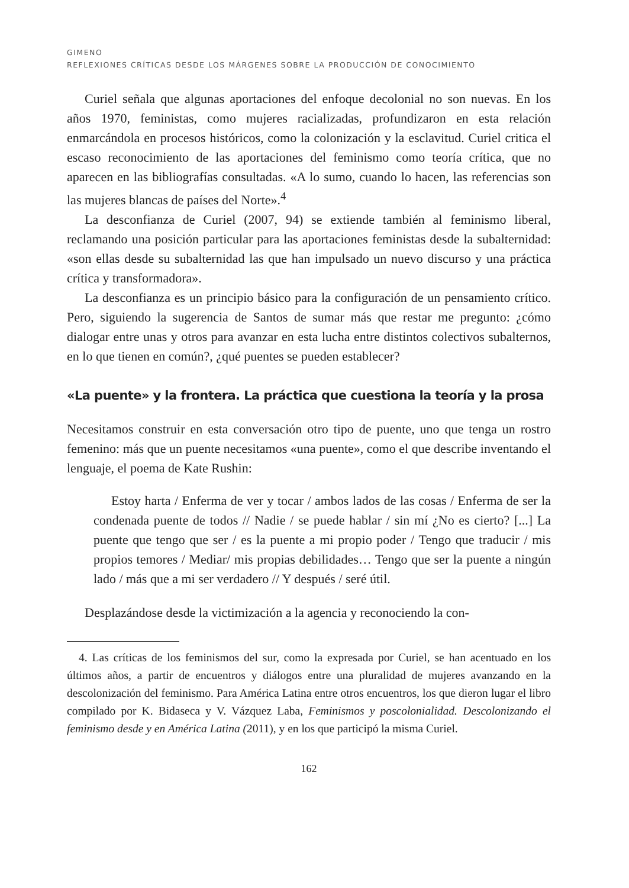GIMENO
REFLEXIONES CRÍTICAS DESDE LOS MÁRGENES SOBRE LA PRODUCCIÓN DE CONOCIMIENTO
Curiel señala que algunas aportaciones del enfoque decolonial no son nuevas. En los años 1970, feministas, como mujeres racializadas, profundizaron en esta relación enmarcándola en procesos históricos, como la colonización y la esclavitud. Curiel critica el escaso reconocimiento de las aportaciones del feminismo como teoría crítica, que no aparecen en las bibliografías consultadas. «A lo sumo, cuando lo hacen, las referencias son las mujeres blancas de países del Norte».<sup>4</sup>
La desconfianza de Curiel (2007, 94) se extiende también al feminismo liberal, reclamando una posición particular para las aportaciones feministas desde la subalternidad: «son ellas desde su subalternidad las que han impulsado un nuevo discurso y una práctica crítica y transformadora».
La desconfianza es un principio básico para la configuración de un pensamiento crítico. Pero, siguiendo la sugerencia de Santos de sumar más que restar me pregunto: ¿cómo dialogar entre unas y otros para avanzar en esta lucha entre distintos colectivos subalternos, en lo que tienen en común?, ¿qué puentes se pueden establecer?
«La puente» y la frontera. La práctica que cuestiona la teoría y la prosa
Necesitamos construir en esta conversación otro tipo de puente, uno que tenga un rostro femenino: más que un puente necesitamos «una puente», como el que describe inventando el lenguaje, el poema de Kate Rushin:
Estoy harta / Enferma de ver y tocar / ambos lados de las cosas / Enferma de ser la condenada puente de todos // Nadie / se puede hablar / sin mí ¿No es cierto? [...] La puente que tengo que ser / es la puente a mi propio poder / Tengo que traducir / mis propios temores / Mediar/ mis propias debilidades… Tengo que ser la puente a ningún lado / más que a mi ser verdadero // Y después / seré útil.
Desplazándose desde la victimización a la agencia y reconociendo la con-
4. Las críticas de los feminismos del sur, como la expresada por Curiel, se han acentuado en los últimos años, a partir de encuentros y diálogos entre una pluralidad de mujeres avanzando en la descolonización del feminismo. Para América Latina entre otros encuentros, los que dieron lugar el libro compilado por K. Bidaseca y V. Vázquez Laba, Feminismos y poscolonialidad. Descolonizando el feminismo desde y en América Latina (2011), y en los que participó la misma Curiel.
162